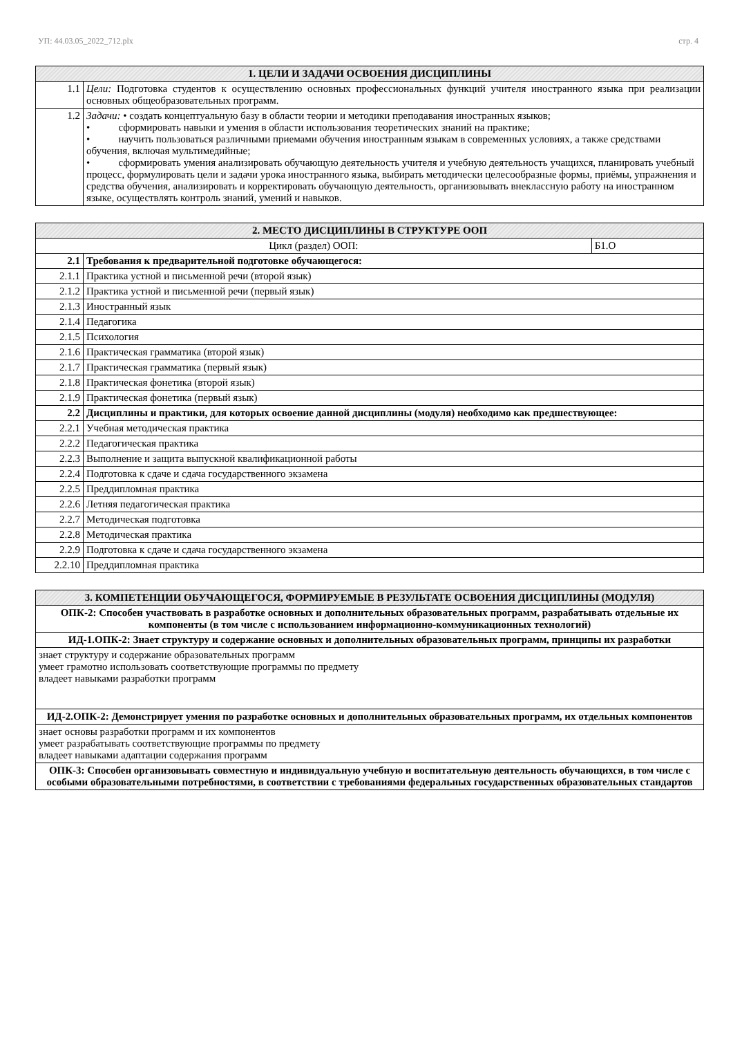УП: 44.03.05_2022_712.plx стр. 4
| 1. ЦЕЛИ И ЗАДАЧИ ОСВОЕНИЯ ДИСЦИПЛИНЫ | |
| --- | --- |
| 1.1 | Цели: Подготовка студентов к осуществлению основных профессиональных функций учителя иностранного языка при реализации основных общеобразовательных программ. |
| 1.2 | Задачи: • создать концептуальную базу в области теории и методики преподавания иностранных языков; • сформировать навыки и умения в области использования теоретических знаний на практике; • научить пользоваться различными приемами обучения иностранным языкам в современных условиях, а также средствами обучения, включая мультимедийные; • сформировать умения анализировать обучающую деятельность учителя и учебную деятельность учащихся, планировать учебный процесс, формулировать цели и задачи урока иностранного языка, выбирать методически целесообразные формы, приёмы, упражнения и средства обучения, анализировать и корректировать обучающую деятельность, организовывать внеклассную работу на иностранном языке, осуществлять контроль знаний, умений и навыков. |
| 2. МЕСТО ДИСЦИПЛИНЫ В СТРУКТУРЕ ООП | | |
| --- | --- | --- |
| Цикл (раздел) ООП: | | Б1.О |
| 2.1 | Требования к предварительной подготовке обучающегося: | |
| 2.1.1 | Практика устной и письменной речи (второй язык) | |
| 2.1.2 | Практика устной и письменной речи (первый язык) | |
| 2.1.3 | Иностранный язык | |
| 2.1.4 | Педагогика | |
| 2.1.5 | Психология | |
| 2.1.6 | Практическая грамматика (второй язык) | |
| 2.1.7 | Практическая грамматика (первый язык) | |
| 2.1.8 | Практическая фонетика (второй язык) | |
| 2.1.9 | Практическая фонетика (первый язык) | |
| 2.2 | Дисциплины и практики, для которых освоение данной дисциплины (модуля) необходимо как предшествующее: | |
| 2.2.1 | Учебная методическая практика | |
| 2.2.2 | Педагогическая практика | |
| 2.2.3 | Выполнение и защита выпускной квалификационной работы | |
| 2.2.4 | Подготовка к сдаче и сдача государственного экзамена | |
| 2.2.5 | Преддипломная практика | |
| 2.2.6 | Летняя педагогическая практика | |
| 2.2.7 | Методическая подготовка | |
| 2.2.8 | Методическая практика | |
| 2.2.9 | Подготовка к сдаче и сдача государственного экзамена | |
| 2.2.10 | Преддипломная практика | |
| 3. КОМПЕТЕНЦИИ ОБУЧАЮЩЕГОСЯ, ФОРМИРУЕМЫЕ В РЕЗУЛЬТАТЕ ОСВОЕНИЯ ДИСЦИПЛИНЫ (МОДУЛЯ) |
| --- |
| ОПК-2: Способен участвовать в разработке основных и дополнительных образовательных программ, разрабатывать отдельные их компоненты (в том числе с использованием информационно-коммуникационных технологий) |
| ИД-1.ОПК-2: Знает структуру и содержание основных и дополнительных образовательных программ, принципы их разработки |
| знает структуру и содержание образовательных программ умеет грамотно использовать соответствующие программы по предмету владеет навыками разработки программ |
| ИД-2.ОПК-2: Демонстрирует умения по разработке основных и дополнительных образовательных программ, их отдельных компонентов |
| знает основы разработки программ и их компонентов умеет разрабатывать соответствующие программы по предмету владеет навыками адаптации содержания программ |
| ОПК-3: Способен организовывать совместную и индивидуальную учебную и воспитательную деятельность обучающихся, в том числе с особыми образовательными потребностями, в соответствии с требованиями федеральных государственных образовательных стандартов |